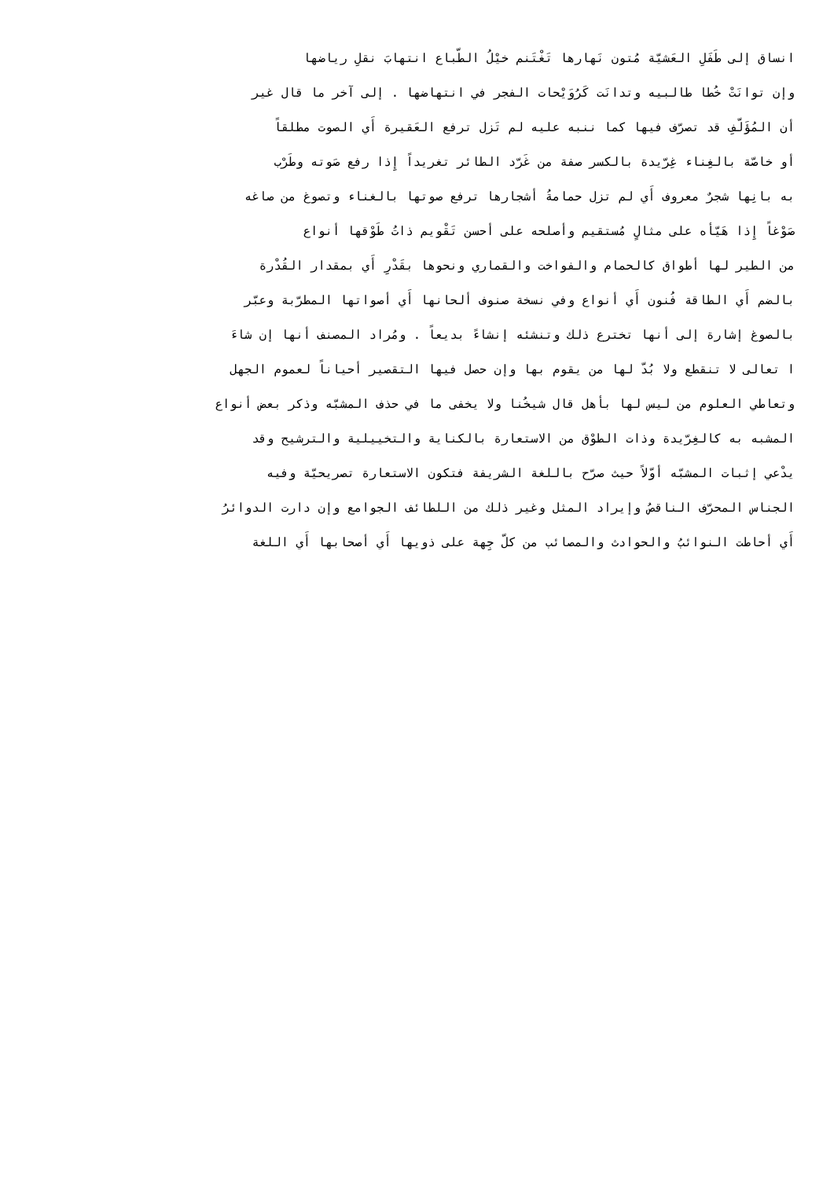انساق إلى طَفَلِ العَشيّة مُتون نَهارها تَغْتَنم خيْلُ الطّباع انتهابَ نقلِ رياضها
وإن توانَتْ خُطا طالبيه وتدانَت كَرُوَيْحات الفجر في انتهاضها . إلى آخر ما قال غير
أن المُؤَلّفِ قد تصرّف فيها كما ننبه عليه لم تَزل ترفع العَقيرة أَي الصوت مطلقاً
أو خاصّة بالغِناء غِرّيدة بالكسر صفة من غَرّد الطائر تغريداً إِذا رفع صَوته وطَرْب
به بانِها شجرٌ معروف أَي لم تزل حمامةُ أشجارها ترفع صوتها بالغناء وتصوغ من صاغه
صَوْغاً إِذا هَيّأه على مثالٍ مُستقيم وأصلحه على أحسن تَقْويم ذاتُ طَوْقها أنواع
من الطير لها أطواق كالحمام والفواخت والقماري ونحوها بقَدْرِ أَي بمقدار القُدْرة
بالضم أَي الطاقة فُنون أَي أنواع وفي نسخة صنوف ألحانها أَي أصواتها المطرّبة وعبّر
بالصوغ إشارة إلى أنها تخترع ذلك وتنشئه إنشاءً بديعاً . ومُراد المصنف أنها إن شاءَ
ا تعالى لا تنقطع ولا بُدّ لها من يقوم بها وإن حصل فيها التقصير أحياناً لعموم الجهل
وتعاطي العلوم من ليس لها بأهل قال شيخُنا ولا يخفى ما في حذف المشبّه وذكر بعض أنواع
المشبه به كالغِرّيدة وذات الطوْق من الاستعارة بالكناية والتخييلية والترشيح وقد
يدْعي إثبات المشبّه أوّلاً حيث صرّح باللغة الشريفة فتكون الاستعارة تصريحيّة وفيه
الجناس المحرّف الناقصُ وإيراد المثل وغير ذلك من اللطائف الجوامع وإن دارت الدوائرُ
أَي أحاطت النوائبُ والحوادث والمصائب من كلّ جِهة على ذويها أَي أصحابها أَي اللغة